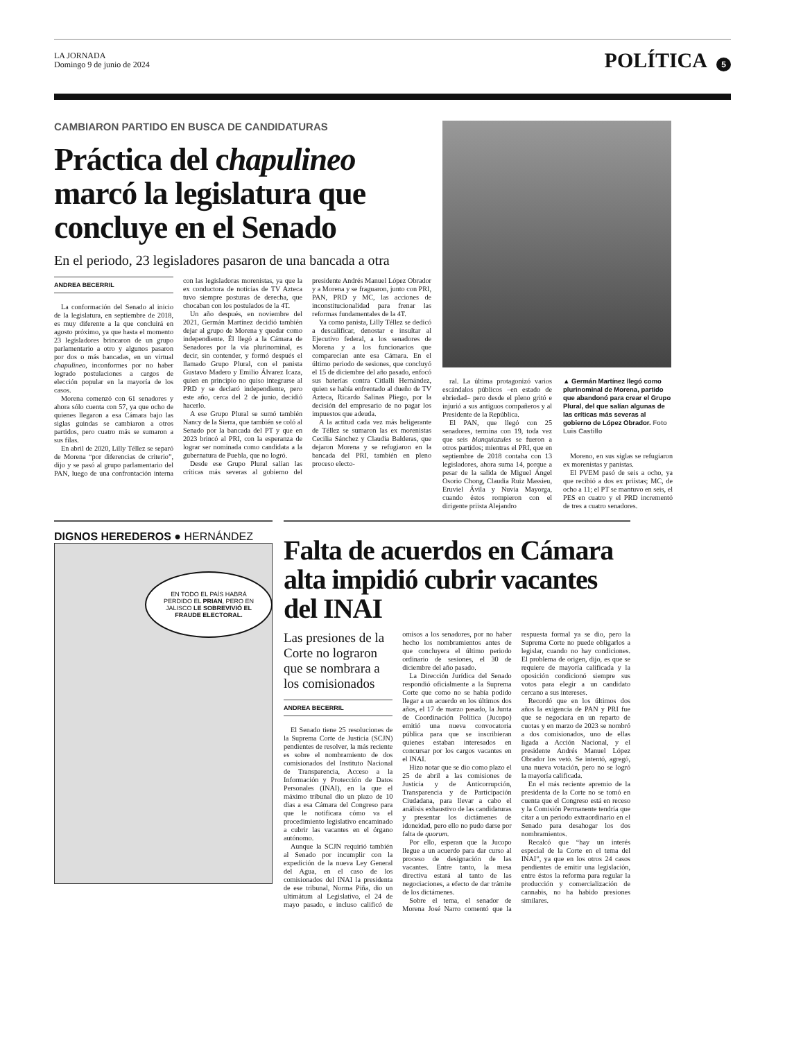LA JORNADA
Domingo 9 de junio de 2024
POLÍTICA 5
CAMBIARON PARTIDO EN BUSCA DE CANDIDATURAS
Práctica del chapulineo marcó la legislatura que concluye en el Senado
En el periodo, 23 legisladores pasaron de una bancada a otra
ANDREA BECERRIL
La conformación del Senado al inicio de la legislatura, en septiembre de 2018, es muy diferente a la que concluirá en agosto próximo, ya que hasta el momento 23 legisladores brincaron de un grupo parlamentario a otro y algunos pasaron por dos o más bancadas, en un virtual chapulineo, inconformes por no haber logrado postulaciones a cargos de elección popular en la mayoría de los casos.
Morena comenzó con 61 senadores y ahora sólo cuenta con 57, ya que ocho de quienes llegaron a esa Cámara bajo las siglas guindas se cambiaron a otros partidos, pero cuatro más se sumaron a sus filas.
En abril de 2020, Lilly Téllez se separó de Morena “por diferencias de criterio”, dijo y se pasó al grupo parlamentario del PAN, luego de una confrontación interna con las legisladoras morenistas, ya que la ex conductora de noticias de TV Azteca tuvo siempre posturas de derecha, que chocaban con los postulados de la 4T.
Un año después, en noviembre del 2021, Germán Martínez decidió también dejar al grupo de Morena y quedar como independiente. Él llegó a la Cámara de Senadores por la vía plurinominal, es decir, sin contender, y formó después el llamado Grupo Plural, con el panista Gustavo Madero y Emilio Álvarez Icaza, quien en principio no quiso integrarse al PRD y se declaró independiente, pero este año, cerca del 2 de junio, decidió hacerlo.
A ese Grupo Plural se sumó también Nancy de la Sierra, que también se coló al Senado por la bancada del PT y que en 2023 brincó al PRI, con la esperanza de lograr ser nominada como candidata a la gubernatura de Puebla, que no logró.
Desde ese Grupo Plural salían las críticas más severas al gobierno del presidente Andrés Manuel López Obrador y a Morena y se fraguaron, junto con PRI, PAN, PRD y MC, las acciones de inconstitucionalidad para frenar las reformas fundamentales de la 4T.
Ya como panista, Lilly Téllez se dedicó a descalificar, denostar e insultar al Ejecutivo federal, a los senadores de Morena y a los funcionarios que comparecían ante esa Cámara. En el último periodo de sesiones, que concluyó el 15 de diciembre del año pasado, enfocó sus baterías contra Citlalli Hernández, quien se había enfrentado al dueño de TV Azteca, Ricardo Salinas Pliego, por la decisión del empresario de no pagar los impuestos que adeuda.
A la actitud cada vez más beligerante de Téllez se sumaron las ex morenistas Cecilia Sánchez y Claudia Balderas, que dejaron Morena y se refugiaron en la bancada del PRI, también en pleno proceso electo-
ral. La última protagonizó varios escándalos públicos –en estado de ebriedad– pero desde el pleno gritó e injurió a sus antiguos compañeros y al Presidente de la República.
El PAN, que llegó con 25 senadores, termina con 19, toda vez que seis blanquiazules se fueron a otros partidos; mientras el PRI, que en septiembre de 2018 contaba con 13 legisladores, ahora suma 14, porque a pesar de la salida de Miguel Ángel Osorio Chong, Claudia Ruiz Massieu, Eruviel Ávila y Nuvia Mayorga, cuando éstos rompieron con el dirigente priista Alejandro
▲ Germán Martínez llegó como plurinominal de Morena, partido que abandonó para crear el Grupo Plural, del que salían algunas de las críticas más severas al gobierno de López Obrador. Foto Luis Castillo
Moreno, en sus siglas se refugiaron ex morenistas y panistas.
El PVEM pasó de seis a ocho, ya que recibió a dos ex priístas; MC, de ocho a 11; el PT se mantuvo en seis, el PES en cuatro y el PRD incrementó de tres a cuatro senadores.
DIGNOS HEREDEROS ● HERNÁNDEZ
EN TODO EL PAÍS HABRÁ PERDIDO EL PRIAN, PERO EN JALISCO LE SOBREVIVIÓ EL FRAUDE ELECTORAL.
Falta de acuerdos en Cámara alta impidió cubrir vacantes del INAI
Las presiones de la Corte no lograron que se nombrara a los comisionados
ANDREA BECERRIL
El Senado tiene 25 resoluciones de la Suprema Corte de Justicia (SCJN) pendientes de resolver, la más reciente es sobre el nombramiento de dos comisionados del Instituto Nacional de Transparencia, Acceso a la Información y Protección de Datos Personales (INAI), en la que el máximo tribunal dio un plazo de 10 días a esa Cámara del Congreso para que le notificara cómo va el procedimiento legislativo encaminado a cubrir las vacantes en el órgano autónomo.
Aunque la SCJN requirió también al Senado por incumplir con la expedición de la nueva Ley General del Agua, en el caso de los comisionados del INAI la presidenta de ese tribunal, Norma Piña, dio un ultimátum al Legislativo, el 24 de mayo pasado, e incluso calificó de omisos a los senadores, por no haber hecho los nombramientos antes de que concluyera el último periodo ordinario de sesiones, el 30 de diciembre del año pasado.
La Dirección Jurídica del Senado respondió oficialmente a la Suprema Corte que como no se había podido llegar a un acuerdo en los últimos dos años, el 17 de marzo pasado, la Junta de Coordinación Política (Jucopo) emitió una nueva convocatoria pública para que se inscribieran quienes estaban interesados en concursar por los cargos vacantes en el INAI.
Hizo notar que se dio como plazo el 25 de abril a las comisiones de Justicia y de Anticorrupción, Transparencia y de Participación Ciudadana, para llevar a cabo el análisis exhaustivo de las candidaturas y presentar los dictámenes de idoneidad, pero ello no pudo darse por falta de quorum.
Por ello, esperan que la Jucopo llegue a un acuerdo para dar curso al proceso de designación de las vacantes. Entre tanto, la mesa directiva estará al tanto de las negociaciones, a efecto de dar trámite de los dictámenes.
Sobre el tema, el senador de Morena José Narro comentó que la respuesta formal ya se dio, pero la Suprema Corte no puede obligarlos a legislar, cuando no hay condiciones. El problema de origen, dijo, es que se requiere de mayoría calificada y la oposición condicionó siempre sus votos para elegir a un candidato cercano a sus intereses.
Recordó que en los últimos dos años la exigencia de PAN y PRI fue que se negociara en un reparto de cuotas y en marzo de 2023 se nombró a dos comisionados, uno de ellas ligada a Acción Nacional, y el presidente Andrés Manuel López Obrador los vetó. Se intentó, agregó, una nueva votación, pero no se logró la mayoría calificada.
En el más reciente apremio de la presidenta de la Corte no se tomó en cuenta que el Congreso está en receso y la Comisión Permanente tendría que citar a un periodo extraordinario en el Senado para desahogar los dos nombramientos.
Recalcó que “hay un interés especial de la Corte en el tema del INAI”, ya que en los otros 24 casos pendientes de emitir una legislación, entre éstos la reforma para regular la producción y comercialización de cannabis, no ha habido presiones similares.